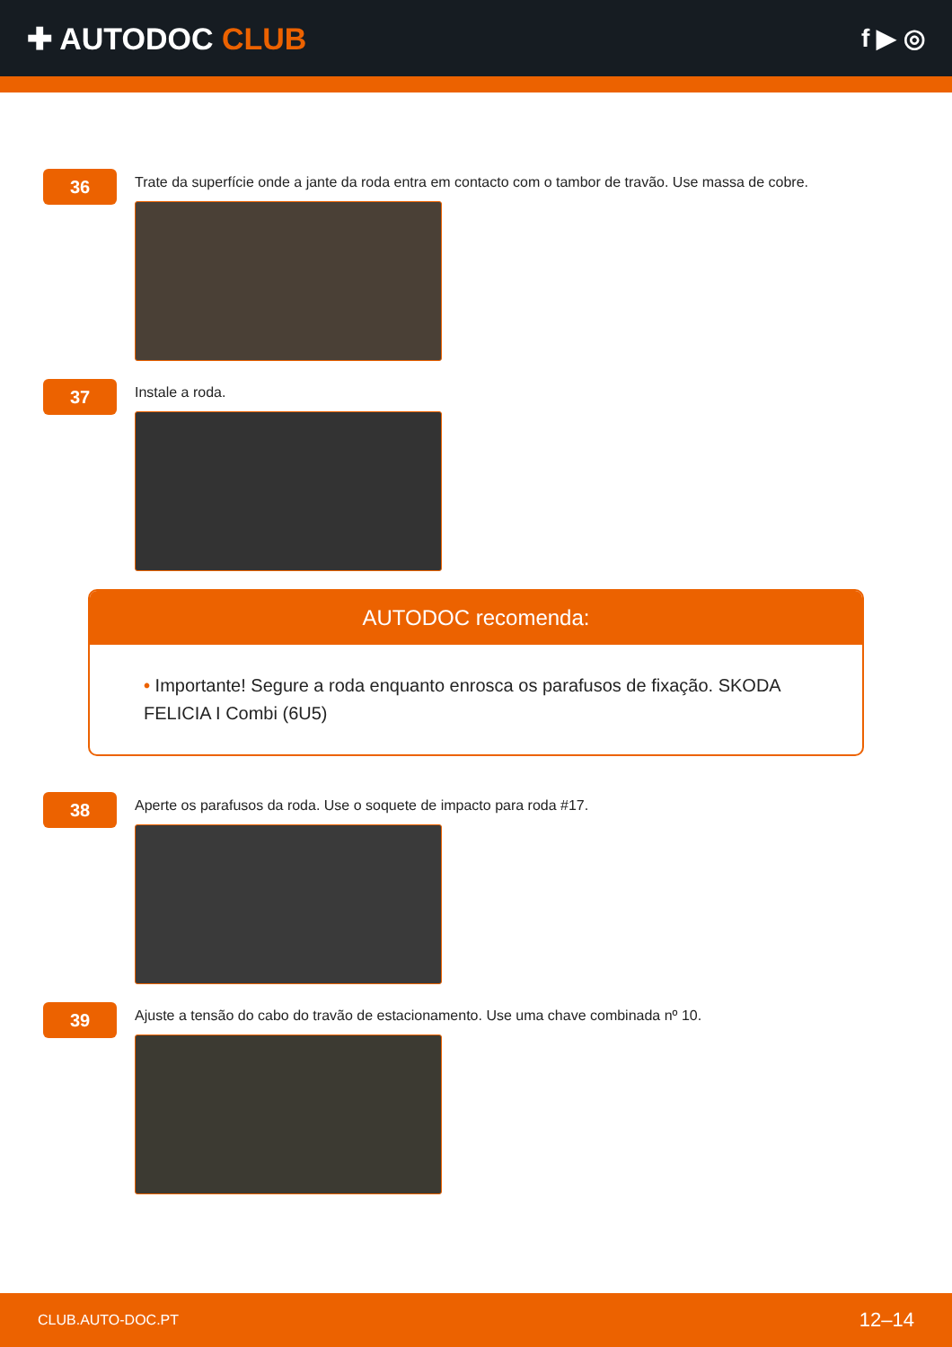✚ AUTODOC CLUB
f ▶ ◎
36
Trate da superfície onde a jante da roda entra em contacto com o tambor de travão. Use massa de cobre.
37
Instale a roda.
AUTODOC recomenda:
• Importante! Segure a roda enquanto enrosca os parafusos de fixação. SKODA FELICIA I Combi (6U5)
38
Aperte os parafusos da roda. Use o soquete de impacto para roda #17.
39
Ajuste a tensão do cabo do travão de estacionamento. Use uma chave combinada nº 10.
CLUB.AUTO-DOC.PT 12–14